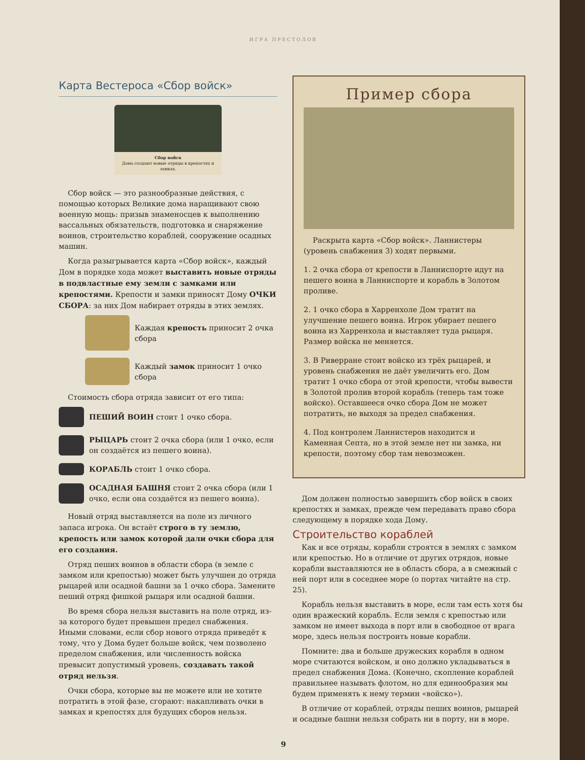ИГРА ПРЕСТОЛОВ
Карта Вестероса «Сбор войск»
Сбор войск
Дома создают новые отряды в крепостях и замках.
Сбор войск — это разнообразные действия, с помощью которых Великие дома наращивают свою военную мощь: призыв знаменосцев к выполнению вассальных обязательств, подготовка и снаряжение воинов, строительство кораблей, сооружение осадных машин.
Когда разыгрывается карта «Сбор войск», каждый Дом в порядке хода может выставить новые отряды в подвластные ему земли с замками или крепостями. Крепости и замки приносят Дому ОЧКИ СБОРА: за них Дом набирает отряды в этих землях.
Каждая крепость приносит 2 очка сбора
Каждый замок приносит 1 очко сбора
Стоимость сбора отряда зависит от его типа:
ПЕШИЙ ВОИН стоит 1 очко сбора.
РЫЦАРЬ стоит 2 очка сбора (или 1 очко, если он создаётся из пешего воина).
КОРАБЛЬ стоит 1 очко сбора.
ОСАДНАЯ БАШНЯ стоит 2 очка сбора (или 1 очко, если она создаётся из пешего воина).
Новый отряд выставляется на поле из личного запаса игрока. Он встаёт строго в ту землю, крепость или замок которой дали очки сбора для его создания.
Отряд пеших воинов в области сбора (в земле с замком или крепостью) может быть улучшен до отряда рыцарей или осадной башни за 1 очко сбора. Замените пеший отряд фишкой рыцаря или осадной башни.
Во время сбора нельзя выставить на поле отряд, из-за которого будет превышен предел снабжения. Иными словами, если сбор нового отряда приведёт к тому, что у Дома будет больше войск, чем позволено пределом снабжения, или численность войска превысит допустимый уровень, создавать такой отряд нельзя.
Очки сбора, которые вы не можете или не хотите потратить в этой фазе, сгорают: накапливать очки в замках и крепостях для будущих сборов нельзя.
Пример сбора
Раскрыта карта «Сбор войск». Ланнистеры (уровень снабжения 3) ходят первыми.
1. 2 очка сбора от крепости в Ланниспорте идут на пешего воина в Ланниспорте и корабль в Золотом проливе.
2. 1 очко сбора в Харренхоле Дом тратит на улучшение пешего воина. Игрок убирает пешего воина из Харренхола и выставляет туда рыцаря. Размер войска не меняется.
3. В Риверране стоит войско из трёх рыцарей, и уровень снабжения не даёт увеличить его. Дом тратит 1 очко сбора от этой крепости, чтобы вывести в Золотой пролив второй корабль (теперь там тоже войско). Оставшееся очко сбора Дом не может потратить, не выходя за предел снабжения.
4. Под контролем Ланнистеров находится и Каменная Септа, но в этой земле нет ни замка, ни крепости, поэтому сбор там невозможен.
Дом должен полностью завершить сбор войск в своих крепостях и замках, прежде чем передавать право сбора следующему в порядке хода Дому.
Строительство кораблей
Как и все отряды, корабли строятся в землях с замком или крепостью. Но в отличие от других отрядов, новые корабли выставляются не в область сбора, а в смежный с ней порт или в соседнее море (о портах читайте на стр. 25).
Корабль нельзя выставить в море, если там есть хотя бы один вражеский корабль. Если земля с крепостью или замком не имеет выхода в порт или в свободное от врага море, здесь нельзя построить новые корабли.
Помните: два и больше дружеских корабля в одном море считаются войском, и оно должно укладываться в предел снабжения Дома. (Конечно, скопление кораблей правильнее называть флотом, но для единообразия мы будем применять к нему термин «войско»).
В отличие от кораблей, отряды пеших воинов, рыцарей и осадные башни нельзя собрать ни в порту, ни в море.
9